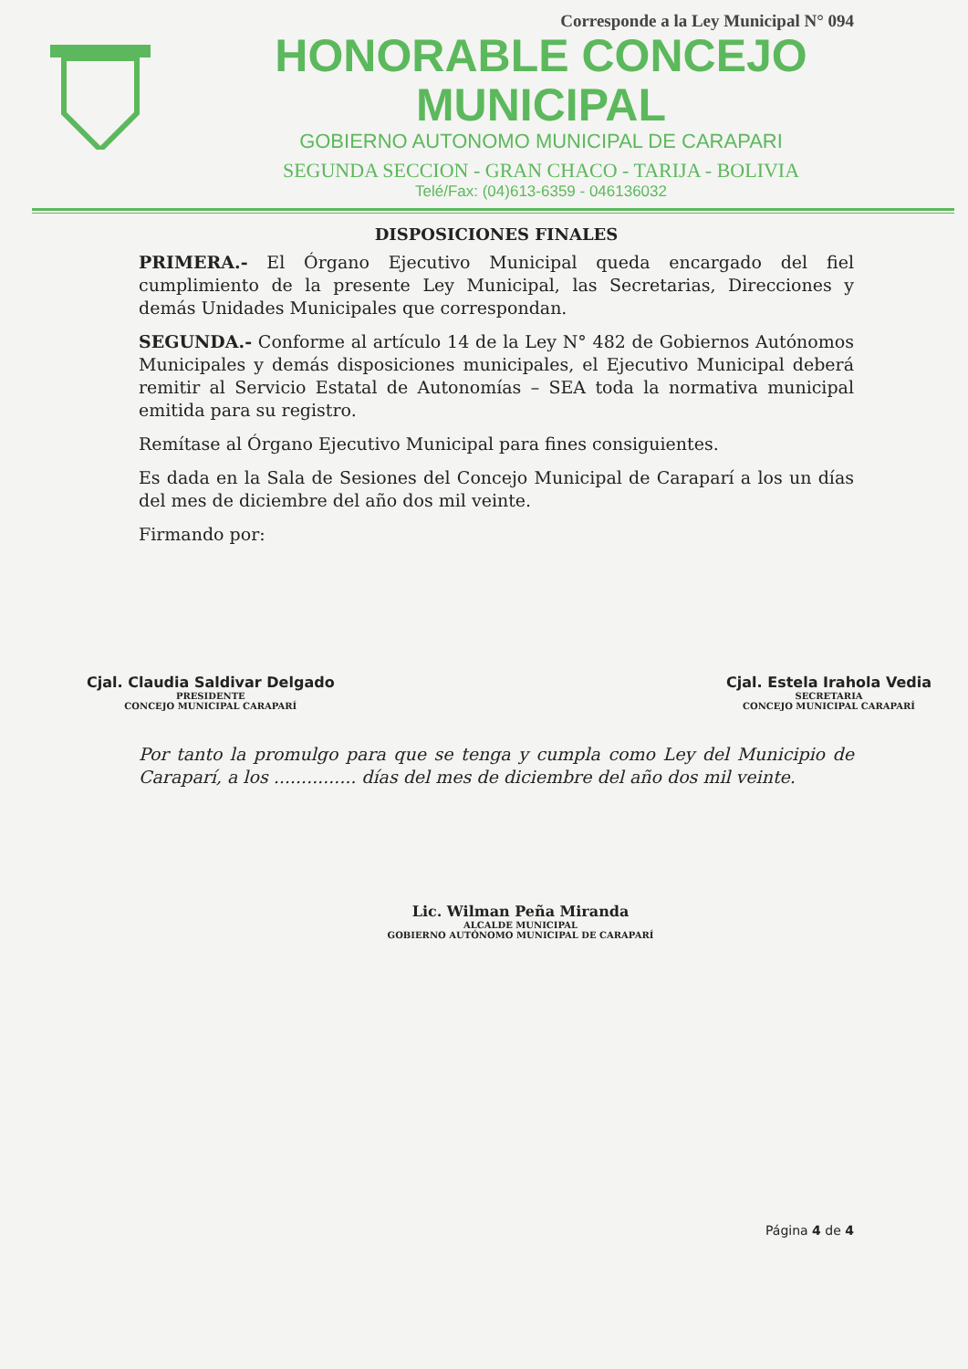Corresponde a la Ley Municipal N° 094
HONORABLE CONCEJO MUNICIPAL
GOBIERNO AUTONOMO MUNICIPAL DE CARAPARI
SEGUNDA SECCION - GRAN CHACO - TARIJA - BOLIVIA
Telé/Fax: (04)613-6359 - 046136032
DISPOSICIONES FINALES
PRIMERA.- El Órgano Ejecutivo Municipal queda encargado del fiel cumplimiento de la presente Ley Municipal, las Secretarias, Direcciones y demás Unidades Municipales que correspondan.
SEGUNDA.- Conforme al artículo 14 de la Ley N° 482 de Gobiernos Autónomos Municipales y demás disposiciones municipales, el Ejecutivo Municipal deberá remitir al Servicio Estatal de Autonomías – SEA toda la normativa municipal emitida para su registro.
Remítase al Órgano Ejecutivo Municipal para fines consiguientes.
Es dada en la Sala de Sesiones del Concejo Municipal de Caraparí a los un días del mes de diciembre del año dos mil veinte.
Firmando por:
Cjal. Claudia Saldivar Delgado
PRESIDENTE
CONCEJO MUNICIPAL CARAPARÍ
Cjal. Estela Irahola Vedia
SECRETARIA
CONCEJO MUNICIPAL CARAPARÍ
Por tanto la promulgo para que se tenga y cumpla como Ley del Municipio de Caraparí, a los ............... días del mes de diciembre del año dos mil veinte.
Lic. Wilman Peña Miranda
ALCALDE MUNICIPAL
GOBIERNO AUTÓNOMO MUNICIPAL DE CARAPARÍ
Página 4 de 4